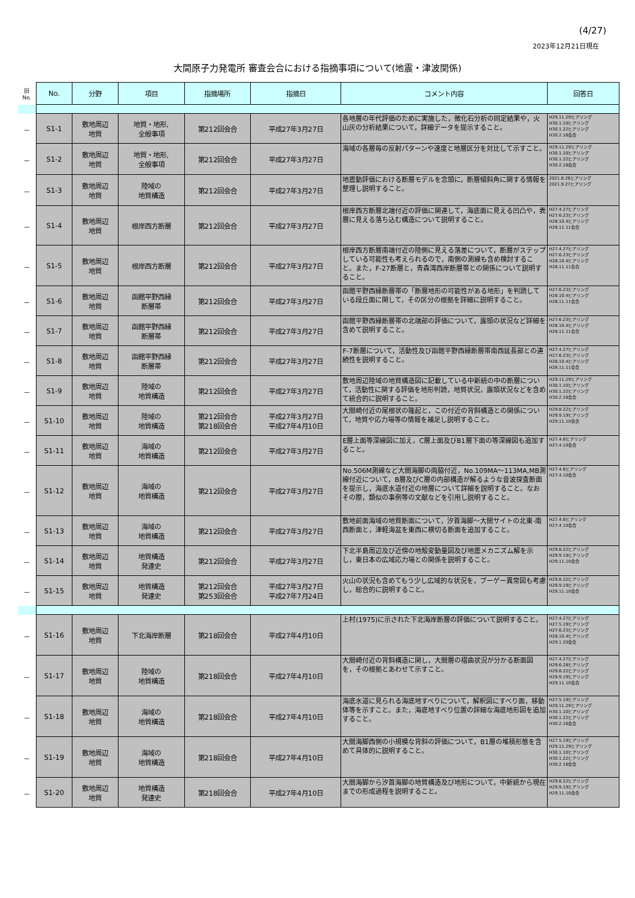(4/27)
2023年12月21日現在
大間原子力発電所 審査会合における指摘事項について(地震・津波関係)
| 旧 No. | No. | 分野 | 項目 | 指摘場所 | 指摘日 | コメント内容 | 回答日 |
| － | S1-1 | 敷地周辺 地質 | 地質・地形, 全般事項 | 第212回会合 | 平成27年3月27日 | 各地層の年代評価のために実施した，微化石分析の同定結果や，火山灰の分析結果について，詳細データを提示すること。 | H29.11.29ヒアリング H30.1.10ヒアリング H30.1.22ヒアリング H30.2.16会合 |
| － | S1-2 | 敷地周辺 地質 | 地質・地形, 全般事項 | 第212回会合 | 平成27年3月27日 | 海域の各層毎の反射パターンや速度と地層区分を対比して示すこと。 | H29.11.29ヒアリング H30.1.10ヒアリング H30.1.22ヒアリング H30.2.16会合 |
| － | S1-3 | 敷地周辺 地質 | 陸域の 地質構造 | 第212回会合 | 平成27年3月27日 | 地震動評価における断層モデルを念頭に，断層傾斜角に関する情報を整理し説明すること。 | 2021.8.26ヒアリング 2021.9.27ヒアリング |
| － | S1-4 | 敷地周辺 地質 | 根岸西方断層 | 第212回会合 | 平成27年3月27日 | 根岸西方断層北端付近の評価に関連して，海底面に見える凹凸や，表層に見える落ち込む構造について説明すること。 | H27.4.27ヒアリング H27.6.23ヒアリング H28.10.4ヒアリング H28.11.11会合 |
| － | S1-5 | 敷地周辺 地質 | 根岸西方断層 | 第212回会合 | 平成27年3月27日 | 根岸西方断層南端付近の陸側に見える落差について，断層がステップしている可能性も考えられるので，南側の測線も含め検討すること。また，F-27断層と，青森湾西岸断層帯との関係について説明すること。 | H27.4.27ヒアリング H27.6.23ヒアリング H28.10.4ヒアリング H28.11.11会合 |
| － | S1-6 | 敷地周辺 地質 | 函館平野西縁 断層帯 | 第212回会合 | 平成27年3月27日 | 函館平野西縁断層帯の「断層地形の可能性がある地形」を判読している段丘面に関して，その区分の根拠を詳細に説明すること。 | H27.6.23ヒアリング H28.10.4ヒアリング H28.11.11会合 |
| － | S1-7 | 敷地周辺 地質 | 函館平野西縁 断層帯 | 第212回会合 | 平成27年3月27日 | 函館平野西縁断層帯の北端部の評価について，露頭の状況など詳細を含めて説明すること。 | H27.6.23ヒアリング H28.10.4ヒアリング H28.11.11会合 |
| － | S1-8 | 敷地周辺 地質 | 函館平野西縁 断層帯 | 第212回会合 | 平成27年3月27日 | F-7断層について，活動性及び函館平野西縁断層帯南西延長部との連続性を説明すること。 | H27.4.27ヒアリング H27.6.23ヒアリング H28.10.4ヒアリング H28.11.11会合 |
| － | S1-9 | 敷地周辺 地質 | 陸域の 地質構造 | 第212回会合 | 平成27年3月27日 | 敷地周辺陸域の地質構造図に記載している中新統の中の断層について，活動性に関する評価を地形判読，地質状況，露頭状況などを含めて統合的に説明すること。 | H29.11.29ヒアリング H30.1.10ヒアリング H30.1.22ヒアリング H30.2.16会合 |
| － | S1-10 | 敷地周辺 地質 | 陸域の 地質構造 | 第212回会合 第218回会合 | 平成27年3月27日 平成27年4月10日 | 大間崎付近の尾根状の隆起と，この付近の背斜構造との関係について，地質や応力場等の情報を補足し説明すること。 | H29.8.22ヒアリング H29.9.19ヒアリング H29.11.10会合 |
| － | S1-11 | 敷地周辺 地質 | 海域の 地質構造 | 第212回会合 | 平成27年3月27日 | E層上面等深線図に加え，C層上面及びB1層下面の等深線図も追加すること。 | H27.4.8ヒアリング H27.4.10会合 |
| － | S1-12 | 敷地周辺 地質 | 海域の 地質構造 | 第212回会合 | 平成27年3月27日 | No.506M測線など大間海脚の両脇付近，No.109MA～113MA,MB測線付近について，B層及びC層の内部構造が解るような音波探査断面を提示し，海底水道付近の地層について詳細を説明すること。なおその際，類似の事例等の文献などを引用し説明すること。 | H27.4.8ヒアリング H27.4.10会合 |
| － | S1-13 | 敷地周辺 地質 | 海域の 地質構造 | 第212回会合 | 平成27年3月27日 | 敷地前面海域の地質断面について，汐首海脚～大間サイトの北東-南西断面と，津軽海盆を東西に横切る断面を追加すること。 | H27.4.8ヒアリング H27.4.10会合 |
| － | S1-14 | 敷地周辺 地質 | 地質構造 発達史 | 第212回会合 | 平成27年3月27日 | 下北半島周辺及び近傍の地殻変動量図及び地震メカニズム解を示し，東日本の広域応力場との関係を説明すること。 | H29.8.22ヒアリング H29.9.19ヒアリング H29.11.10会合 |
| － | S1-15 | 敷地周辺 地質 | 地質構造 発達史 | 第212回会合 第253回会合 | 平成27年3月27日 平成27年7月24日 | 火山の状況も含めてもう少し広域的な状況を，ブーゲー異常図も考慮し，総合的に説明すること。 | H29.8.22ヒアリング H29.9.19ヒアリング H29.11.10会合 |
| － | S1-16 | 敷地周辺 地質 | 下北海岸断層 | 第218回会合 | 平成27年4月10日 | 上村(1975)に示された下北海岸断層の評価について説明すること。 | H27.4.27ヒアリング H27.5.19ヒアリング H27.6.23ヒアリング H28.10.4ヒアリング H29.1.20会合 |
| － | S1-17 | 敷地周辺 地質 | 陸域の 地質構造 | 第218回会合 | 平成27年4月10日 | 大間崎付近の背斜構造に関し，大間層の褶曲状況が分かる断面図を，その根拠とあわせて示すこと。 | H27.4.27ヒアリング H29.6.28ヒアリング H29.8.22ヒアリング H29.9.19ヒアリング H29.11.10会合 |
| － | S1-18 | 敷地周辺 地質 | 海域の 地質構造 | 第218回会合 | 平成27年4月10日 | 海底水道に見られる海底地すべりについて，解釈図にすべり面，移動体等を示すこと。また，海底地すべり位置の詳細な海底地形図を追加すること。 | H27.5.19ヒアリング H29.11.29ヒアリング H30.1.10ヒアリング H30.1.22ヒアリング H30.2.16会合 |
| － | S1-19 | 敷地周辺 地質 | 海域の 地質構造 | 第218回会合 | 平成27年4月10日 | 大間海脚西側の小規模な背斜の評価について，B1層の堆積形態を含めて具体的に説明すること。 | H27.5.19ヒアリング H29.11.29ヒアリング H30.1.10ヒアリング H30.1.22ヒアリング H30.2.16会合 |
| － | S1-20 | 敷地周辺 地質 | 地質構造 発達史 | 第218回会合 | 平成27年4月10日 | 大間海脚から汐首海脚の地質構造及び地形について，中新統から現在までの形成過程を説明すること。 | H29.8.22ヒアリング H29.9.19ヒアリング H29.11.10会合 |